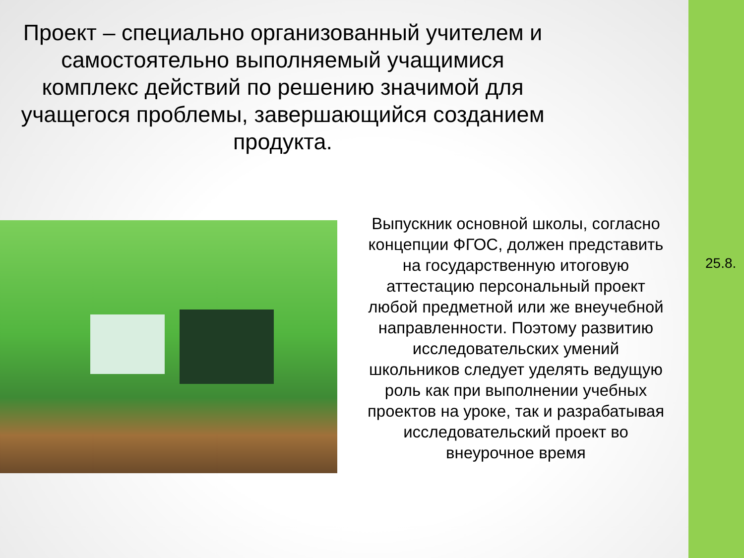Проект – специально организованный учителем и самостоятельно выполняемый учащимися комплекс действий по решению значимой для учащегося проблемы, завершающийся созданием продукта.
Выпускник основной школы, согласно концепции ФГОС, должен представить на государственную итоговую аттестацию персональный проект любой предметной или же внеучебной направленности. Поэтому развитию исследовательских умений школьников следует уделять ведущую роль как при выполнении учебных проектов на уроке, так и разрабатывая исследовательский проект во внеурочное время
25.8.